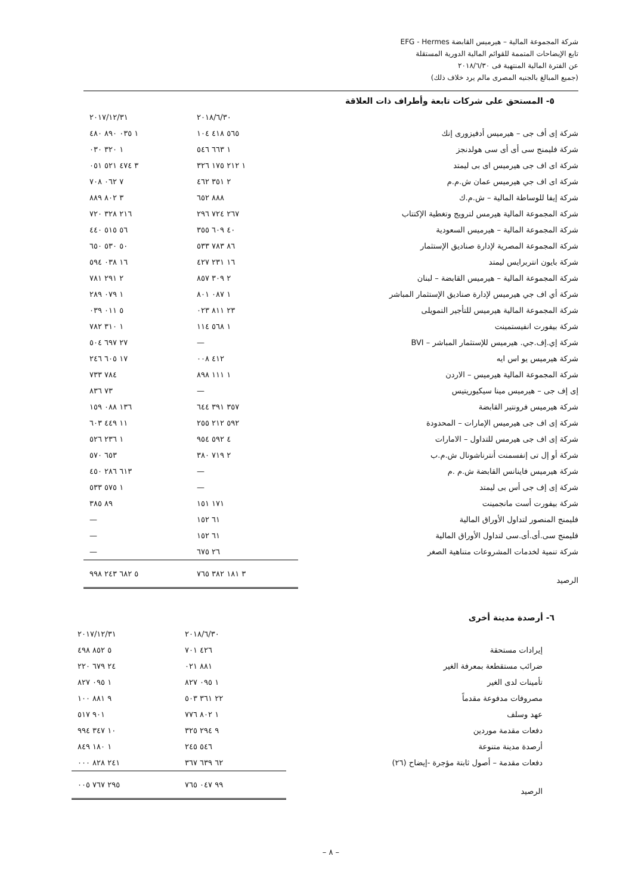شركة المجموعة المالية – هيرميس القابضة EFG - Hermes
تابع الإيضاحات المتممة للقوائم المالية الدورية المستقلة
عن الفترة المالية المنتهية فى ٢٠١٨/٦/٣٠
(جميع المبالغ بالجنيه المصرى مالم يرد خلاف ذلك)
٥- المستحق على شركات تابعة وأطراف ذات العلاقة
| | ٢٠١٨/٦/٣٠ | ٢٠١٧/١٢/٣١ |
| --- | --- | --- |
| شركة إى أف جى – هيرميس أدفيزورى إنك | ٥٦٥ ٤١٨ ١٠٤ | ١ ٠٣٥ ٨٩٠ ٤٨٠ |
| شركة فليمنج سى أى أى سى هولدنجز | ١ ٦٦٣ ٥٤٦ | ١ ٣٢٠ ٠٣٠ |
| شركة اى اف جى هيرميس اى بى ليمتد | ١ ٢١٢ ١٧٥ ٣٢٦ | ٣ ٤٧٤ ٥٢١ ٠٥١ |
| شركة اى اف جي هيرميس عمان ش.م.م | ٢ ٣٥١ ٤٦٢ | ٧ ٠٦٢ ٧٠٨ |
| شركة إيفا للوساطة المالية – ش.م.ك | ٨٨٨ ٦٥٢ | ٣ ٨٠٢ ٨٨٩ |
| شركة المجموعة المالية هيرمس لترويج وتغطية الإكتتاب | ٢٦٧ ٧٢٤ ٢٩٦ | ٢١٦ ٣٢٨ ٧٢٠ |
| شركة المجموعة المالية – هيرميس السعودية | ٤٠ ٦٠٩ ٣٥٥ | ٥٦ ٥١٥ ٤٤٠ |
| شركة المجموعة المصرية لإدارة صناديق الإستثمار | ٨٦ ٧٨٣ ٥٣٣ | ٥٠ ٥٣٠ ٦٥٠ |
| شركة بايون انتربرايس ليمتد | ١٦ ٢٣١ ٤٢٧ | ١٦ ٠٣٨ ٥٩٤ |
| شركة المجموعة المالية – هيرميس القابضة – لبنان | ٢ ٣٠٩ ٨٥٧ | ٢ ٢٩١ ٧٨١ |
| شركة أي اف جي هيرميس لإدارة صناديق الإستثمار المباشر | ١ ٠٨٧ ٨٠١ | ١ ٠٧٩ ٢٨٩ |
| شركة المجموعة المالية هيرميس للتأجير التمويلى | ٢٣ ٨١١ ٠٢٣ | ٥ ٠١١ ٠٣٩ |
| شركة بيفورت انفيستمينت | ١ ٥٦٨ ١١٤ | ١ ٣١٠ ٧٨٢ |
| شركة إي.إف.جي. هيرميس للإستثمار المباشر – BVI | — | ٢٧ ٦٩٧ ٥٠٤ |
| شركة هيرميس يو اس ايه | ٤١٢ ٠٠٨ | ١٧ ٦٠٥ ٢٤٦ |
| شركة المجموعة المالية هيرميس – الاردن | ١ ١١١ ٨٩٨ | ٧٨٤ ٧٣٣ |
| إى إف جى – هيرميس مينا سيكيوريتيس | — | ٧٣ ٨٣٦ |
| شركة هيرميس فرونتير القابضة | ٣٥٧ ٣٩١ ٦٤٤ | ١٣٦ ٠٨٨ ١٥٩ |
| شركة إى اف جى هيرميس الإمارات – المحدودة | ٥٩٢ ٢١٢ ٢٥٥ | ١١ ٤٤٩ ٦٠٣ |
| شركة إى اف جى هيرمس للتداول – الامارات | ٤ ٥٩٢ ٩٥٤ | ١ ٢٣٦ ٥٢٦ |
| شركة أو إل تى إنفسمنت أنترناشونال ش.م.ب | ٢ ٧١٩ ٣٨٠ | ٦٥٣ ٥٧٠ |
| شركة هيرميس فاينانس القابضة ش.م .م | — | ٦١٣ ٢٨٦ ٤٥٠ |
| شركة إى إف جى أس بى ليمتد | — | ١ ٥٧٥ ٥٣٣ |
| شركة بيفورت أست مانجمينت | ١٧١ ١٥١ | ٨٩ ٣٨٥ |
| فليمنج المنصور لتداول الأوراق المالية | ٦١ ١٥٢ | — |
| فليمنج سى.أى.أى.سى لتداول الأوراق المالية | ٦١ ١٥٢ | — |
| شركة تنمية لخدمات المشروعات متناهية الصغر | ٢٦ ٦٧٥ | — |
| الرصيد | ٣ ١٨١ ٣٨٢ ٧٦٥ | ٥ ٦٨٢ ٢٤٣ ٩٩٨ |
٦- أرصدة مدينة أخرى
| | ٢٠١٨/٦/٣٠ | ٢٠١٧/١٢/٣١ |
| --- | --- | --- |
| إيرادات مستحقة | ٤٢٦ ٧٠١ | ٥ ٨٥٢ ٤٩٨ |
| ضرائب مستقطعة بمعرفة الغير | ٨٨١ ٠٢١ | ٢٤ ٦٧٩ ٢٢٠ |
| تأمينات لدى الغير | ١ ٠٩٥ ٨٢٧ | ١ ٠٩٥ ٨٢٧ |
| مصروفات مدفوعة مقدماً | ٢٢ ٣٦١ ٥٠٣ | ٩ ٨٨١ ١٠٠ |
| عهد وسلف | ١ ٨٠٢ ٧٧٦ | ٩٠١ ٥١٧ |
| دفعات مقدمة موردين | ٩ ٢٩٤ ٣٢٥ | ١٠ ٣٤٧ ٩٩٤ |
| أرصدة مدينة متنوعة | ٥٤٦ ٢٤٥ | ١ ١٨٠ ٨٤٩ |
| دفعات مقدمة – أصول ثابتة مؤجرة -إيضاح (٢٦) | ٦٢ ٦٣٩ ٣٦٧ | ٢٤١ ٨٢٨ ٠٠٠ |
| الرصيد | ٩٩ ٠٤٧ ٧٦٥ | ٢٩٥ ٧٦٧ ٠٠٥ |
– ٨ –